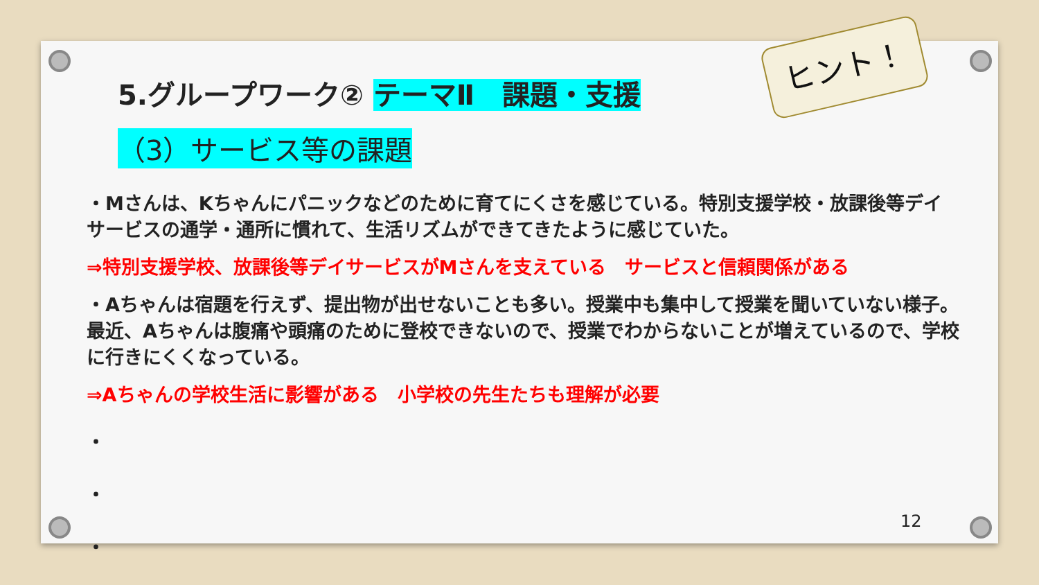5.グループワーク② テーマⅡ　課題・支援
（3）サービス等の課題
ヒント！
・Mさんは、Kちゃんにパニックなどのために育てにくさを感じている。特別支援学校・放課後等デイサービスの通学・通所に慣れて、生活リズムができてきたように感じていた。
⇒特別支援学校、放課後等デイサービスがMさんを支えている　サービスと信頼関係がある
・Aちゃんは宿題を行えず、提出物が出せないことも多い。授業中も集中して授業を聞いていない様子。最近、Aちゃんは腹痛や頭痛のために登校できないので、授業でわからないことが増えているので、学校に行きにくくなっている。
⇒Aちゃんの学校生活に影響がある　小学校の先生たちも理解が必要
・
・
・
12